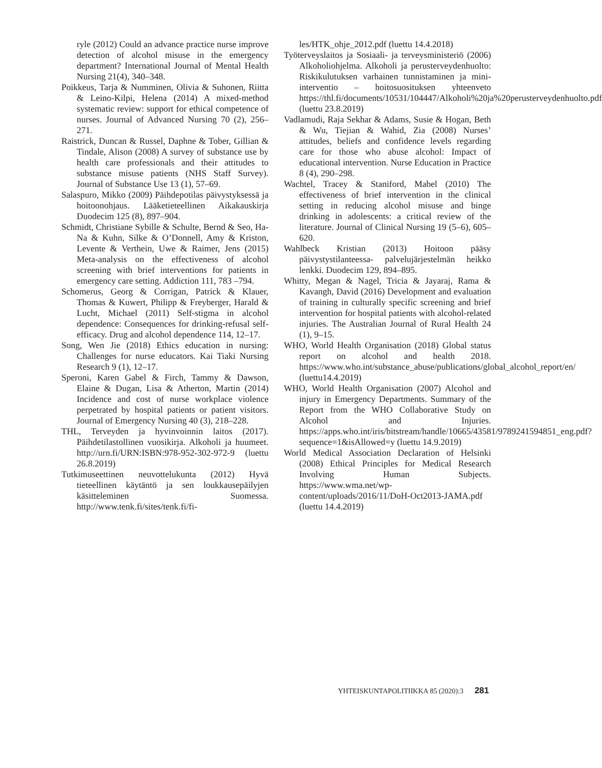ryle (2012) Could an advance practice nurse improve detection of alcohol misuse in the emergency department? International Journal of Mental Health Nursing 21(4), 340–348.
Poikkeus, Tarja & Numminen, Olivia & Suhonen, Riitta & Leino-Kilpi, Helena (2014) A mixed-method systematic review: support for ethical competence of nurses. Journal of Advanced Nursing 70 (2), 256–271.
Raistrick, Duncan & Russel, Daphne & Tober, Gillian & Tindale, Alison (2008) A survey of substance use by health care professionals and their attitudes to substance misuse patients (NHS Staff Survey). Journal of Substance Use 13 (1), 57–69.
Salaspuro, Mikko (2009) Päihdepotilas päivystyksessä ja hoitoonohjaus. Lääketieteellinen Aikakauskirja Duodecim 125 (8), 897–904.
Schmidt, Christiane Sybille & Schulte, Bernd & Seo, Ha-Na & Kuhn, Silke & O’Donnell, Amy & Kriston, Levente & Verthein, Uwe & Raimer, Jens (2015) Meta-analysis on the effectiveness of alcohol screening with brief interventions for patients in emergency care setting. Addiction 111, 783 –794.
Schomerus, Georg & Corrigan, Patrick & Klauer, Thomas & Kuwert, Philipp & Freyberger, Harald & Lucht, Michael (2011) Self-stigma in alcohol dependence: Consequences for drinking-refusal self-efficacy. Drug and alcohol dependence 114, 12–17.
Song, Wen Jie (2018) Ethics education in nursing: Challenges for nurse educators. Kai Tiaki Nursing Research 9 (1), 12–17.
Speroni, Karen Gabel & Firch, Tammy & Dawson, Elaine & Dugan, Lisa & Atherton, Martin (2014) Incidence and cost of nurse workplace violence perpetrated by hospital patients or patient visitors. Journal of Emergency Nursing 40 (3), 218–228.
THL, Terveyden ja hyvinvoinnin laitos (2017). Päihdetilastollinen vuosikirja. Alkoholi ja huumeet. http://urn.fi/URN:ISBN:978-952-302-972-9 (luettu 26.8.2019)
Tutkimuseettinen neuvottelukunta (2012) Hyvä tieteellinen käytäntö ja sen loukkausepäilyjen käsittelemi­nen Suomessa. http://www.tenk.fi/sites/tenk.fi/fi-
les/HTK_ohje_2012.pdf (luettu 14.4.2018)
Työterveyslaitos ja Sosiaali- ja terveysministeriö (2006) Alkoholiohjelma. Alkoholi ja perusterveydenhuolto: Riskikulutuksen varhainen tunnistaminen ja mini-interventio – hoitosuosituksen yhteenveto https://thl.fi/documents/10531/104447/Alkoholi%20ja%20perusterveydenhuolto.pdf (luettu 23.8.2019)
Vadlamudi, Raja Sekhar & Adams, Susie & Hogan, Beth & Wu, Tiejian & Wahid, Zia (2008) Nurses’ attitudes, beliefs and confidence levels regarding care for those who abuse alcohol: Impact of educational intervention. Nurse Education in Practice 8 (4), 290–298.
Wachtel, Tracey & Staniford, Mabel (2010) The effectiveness of brief intervention in the clinical setting in reducing alcohol misuse and binge drinking in adolescents: a critical review of the literature. Journal of Clinical Nursing 19 (5–6), 605–620.
Wahlbeck Kristian (2013) Hoitoon pääsy päivystystilanteessa- palvelujärjestelmän heikko lenkki. Duodecim 129, 894–895.
Whitty, Megan & Nagel, Tricia & Jayaraj, Rama & Kavangh, David (2016) Development and evaluation of training in culturally specific screening and brief intervention for hospital patients with alcohol-related injuries. The Australian Journal of Rural Health 24 (1), 9–15.
WHO, World Health Organisation (2018) Global status report on alcohol and health 2018. https://www.who.int/substance_abuse/publications/global_alcohol_report/en/ (luettu14.4.2019)
WHO, World Health Organisation (2007) Alcohol and injury in Emergency Departments. Summary of the Report from the WHO Collaborative Study on Alcohol and Injuries. https://apps.who.int/iris/bitstream/handle/10665/43581/9789241594851_eng.pdf?sequence=1&isAllowed=y (luettu 14.9.2019)
World Medical Association Declaration of Helsinki (2008) Ethical Principles for Medical Research Involving Human Subjects. https://www.wma.net/wp-content/uploads/2016/11/DoH-Oct2013-JAMA.pdf (luettu 14.4.2019)
YHTEISKUNTAPOLITIIKKA 85 (2020):3 281